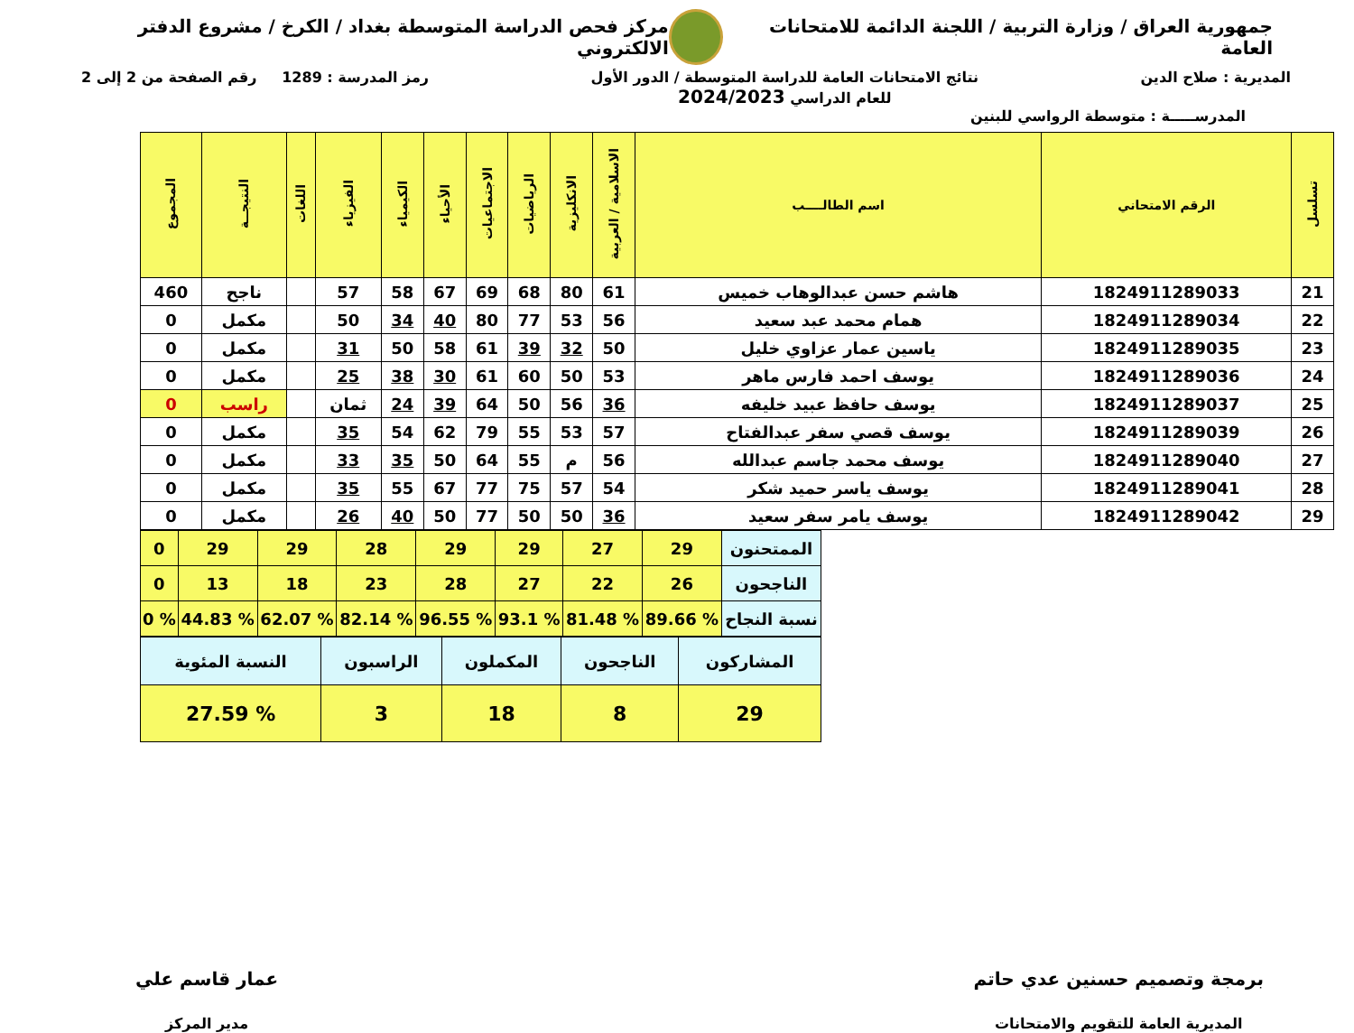جمهورية العراق / وزارة التربية / اللجنة الدائمة للامتحانات العامة
مركز فحص الدراسة المتوسطة بغداد / الكرخ / مشروع الدفتر الالكتروني
المديرية : صلاح الدين نتائج الامتحانات العامة للدراسة المتوسطة / الدور الأول
للعام الدراسي 2024/2023
رمز المدرسة : 1289 رقم الصفحة من 2 إلى 2
المدرســـــة : متوسطة الرواسي للبنين
| تسلسل | الرقم الامتحاني | اسم الطالــــب | الاسلامية / العربية | الانكليزية | الرياضيات | الاجتماعيات | الأحياء | الكيمياء | الفيزياء | اللغات | النتيجــة | المجموع |
| --- | --- | --- | --- | --- | --- | --- | --- | --- | --- | --- | --- | --- |
| 21 | 1824911289033 | هاشم حسن عبدالوهاب خميس | 61 | 80 | 68 | 69 | 67 | 58 | 57 | | ناجح | 460 |
| 22 | 1824911289034 | همام محمد عبد سعيد | 56 | 53 | 77 | 80 | 40 | 34 | 50 | | مكمل | 0 |
| 23 | 1824911289035 | ياسين عمار عزاوي خليل | 50 | 32 | 39 | 61 | 58 | 50 | 31 | | مكمل | 0 |
| 24 | 1824911289036 | يوسف احمد فارس ماهر | 53 | 50 | 60 | 61 | 30 | 38 | 25 | | مكمل | 0 |
| 25 | 1824911289037 | يوسف حافظ عبيد خليفه | 36 | 56 | 50 | 64 | 39 | 24 | ثمان | | راسب | 0 |
| 26 | 1824911289039 | يوسف قصي سفر عبدالفتاح | 57 | 53 | 55 | 79 | 62 | 54 | 35 | | مكمل | 0 |
| 27 | 1824911289040 | يوسف محمد جاسم عبدالله | 56 | م | 55 | 64 | 50 | 35 | 33 | | مكمل | 0 |
| 28 | 1824911289041 | يوسف ياسر حميد شكر | 54 | 57 | 75 | 77 | 67 | 55 | 35 | | مكمل | 0 |
| 29 | 1824911289042 | يوسف يامر سفر سعيد | 36 | 50 | 50 | 77 | 50 | 40 | 26 | | مكمل | 0 |
| الممتحنون | 29 | 27 | 29 | 29 | 28 | 29 | 29 | 0 |
| الناجحون | 26 | 22 | 27 | 28 | 23 | 18 | 13 | 0 |
| نسبة النجاح | % 89.66 | % 81.48 | % 93.1 | % 96.55 | % 82.14 | % 62.07 | % 44.83 | % 0 |
| المشاركون | الناجحون | المكملون | الراسبون | النسبة المئوية |
| 29 | 8 | 18 | 3 | % 27.59 |
برمجة وتصميم حسنين عدي حاتم
المديرية العامة للتقويم والامتحانات
عمار قاسم علي
مدير المركز